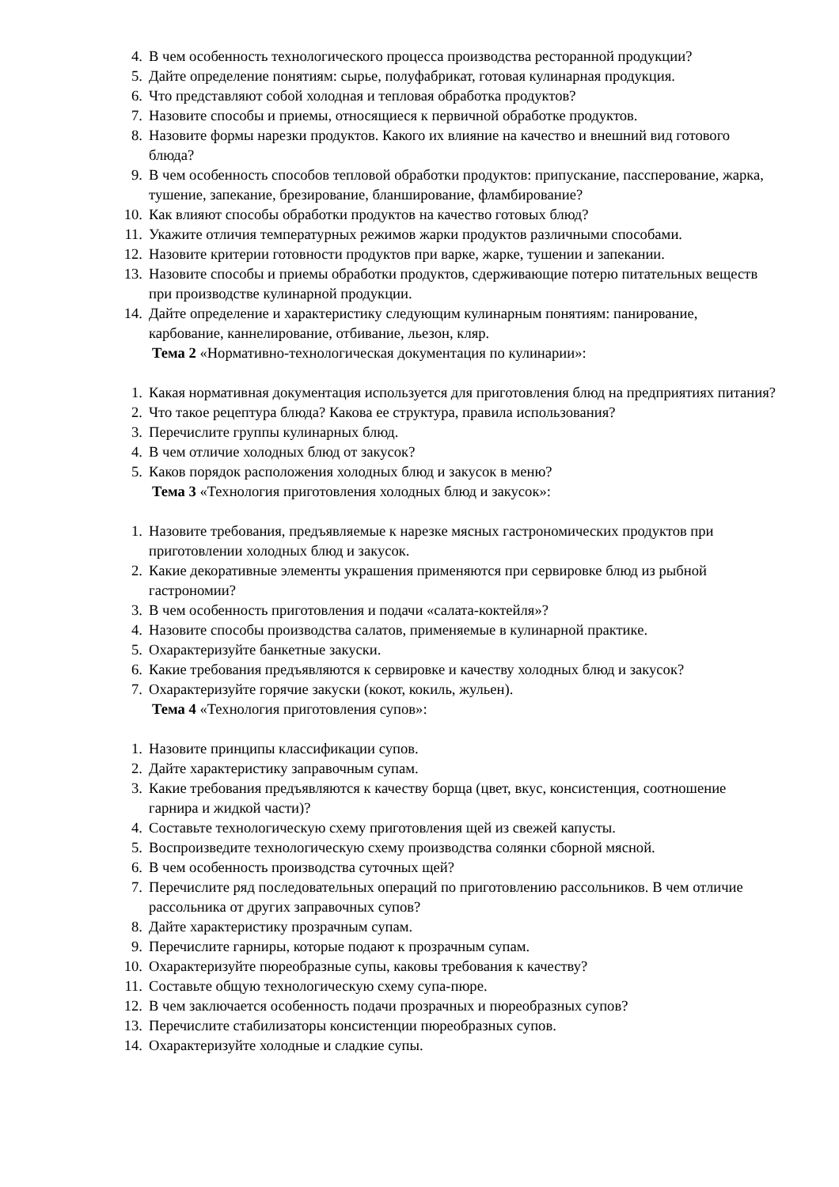4. В чем особенность технологического процесса производства ресторанной продукции?
5. Дайте определение понятиям: сырье, полуфабрикат, готовая кулинарная продукция.
6. Что представляют собой холодная и тепловая обработка продуктов?
7. Назовите способы и приемы, относящиеся к первичной обработке продуктов.
8. Назовите формы нарезки продуктов. Какого их влияние на качество и внешний вид готового блюда?
9. В чем особенность способов тепловой обработки продуктов: припускание, пассперование, жарка, тушение, запекание, брезирование, бланширование, фламбирование?
10. Как влияют способы обработки продуктов на качество готовых блюд?
11. Укажите отличия температурных режимов жарки продуктов различными способами.
12. Назовите критерии готовности продуктов при варке, жарке, тушении и запекании.
13. Назовите способы и приемы обработки продуктов, сдерживающие потерю питательных веществ при производстве кулинарной продукции.
14. Дайте определение и характеристику следующим кулинарным понятиям: панирование, карбование, каннелирование, отбивание, льезон, кляр.
Тема 2 «Нормативно-технологическая документация по кулинарии»:
1. Какая нормативная документация используется для приготовления блюд на предприятиях питания?
2. Что такое рецептура блюда? Какова ее структура, правила использования?
3. Перечислите группы кулинарных блюд.
4. В чем отличие холодных блюд от закусок?
5. Каков порядок расположения холодных блюд и закусок в меню?
Тема 3 «Технология приготовления холодных блюд и закусок»:
1. Назовите требования, предъявляемые к нарезке мясных гастрономических продуктов при приготовлении холодных блюд и закусок.
2. Какие декоративные элементы украшения применяются при сервировке блюд из рыбной гастрономии?
3. В чем особенность приготовления и подачи «салата-коктейля»?
4. Назовите способы производства салатов, применяемые в кулинарной практике.
5. Охарактеризуйте банкетные закуски.
6. Какие требования предъявляются к сервировке и качеству холодных блюд и закусок?
7. Охарактеризуйте горячие закуски (кокот, кокиль, жульен).
Тема 4 «Технология приготовления супов»:
1. Назовите принципы классификации супов.
2. Дайте характеристику заправочным супам.
3. Какие требования предъявляются к качеству борща (цвет, вкус, консистенция, соотношение гарнира и жидкой части)?
4. Составьте технологическую схему приготовления щей из свежей капусты.
5. Воспроизведите технологическую схему производства солянки сборной мясной.
6. В чем особенность производства суточных щей?
7. Перечислите ряд последовательных операций по приготовлению рассольников. В чем отличие рассольника от других заправочных супов?
8. Дайте характеристику прозрачным супам.
9. Перечислите гарниры, которые подают к прозрачным супам.
10. Охарактеризуйте пюреобразные супы, каковы требования к качеству?
11. Составьте общую технологическую схему супа-пюре.
12. В чем заключается особенность подачи прозрачных и пюреобразных супов?
13. Перечислите стабилизаторы консистенции пюреобразных супов.
14. Охарактеризуйте холодные и сладкие супы.